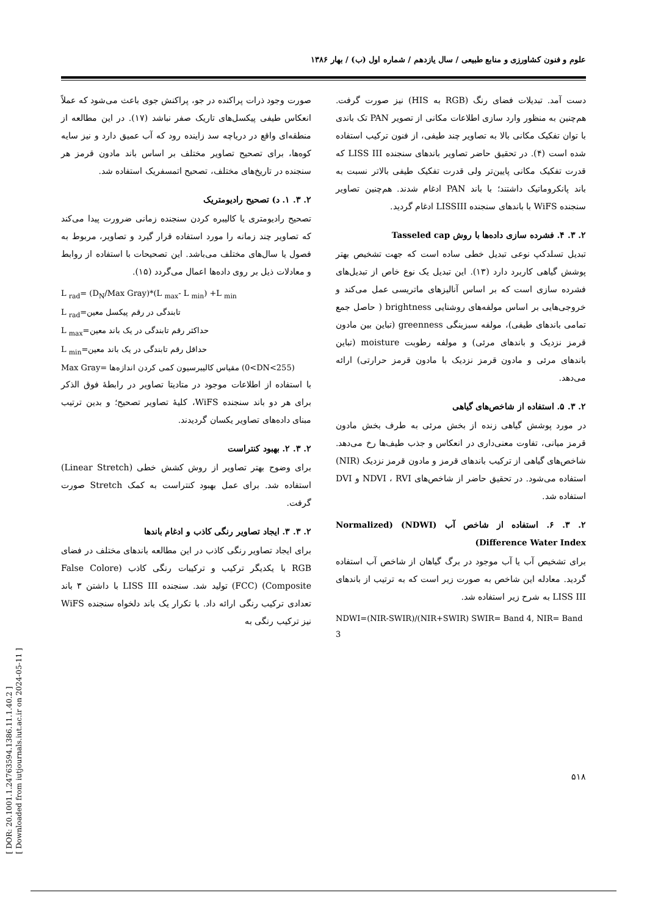علوم و فنون کشاورزی و منابع طبیعی / سال یازدهم / شماره اول (ب) / بهار ۱۳۸۶
صورت وجود ذرات پراکنده در جو، پراکنش جوی باعث می‌شود که عملاً انعکاس طیفی پیکسل‌های تاریک صفر نباشد (۱۷). در این مطالعه از منطقه‌ای واقع در دریاچه سد زاینده رود که آب عمیق دارد و نیز سایه کوه‌ها، برای تصحیح تصاویر مختلف بر اساس باند مادون قرمز هر سنجنده در تاریخ‌های مختلف، تصحیح اتمسفریک استفاده شد.
۲. ۳. ۱. د) تصحیح رادیومتریک
تصحیح رادیومتری یا کالیبره کردن سنجنده زمانی ضرورت پیدا می‌کند که تصاویر چند زمانه را مورد استفاده قرار گیرد و تصاویر، مربوط به فصول یا سال‌های مختلف می‌باشد. این تصحیحات با استفاده از روابط و معادلات ذیل بر روی داده‌ها اعمال می‌گردد (۱۵).
L <sub>rad</sub>= (D<sub>N</sub>/Max Gray)*(L <sub>max</sub>- L <sub>min</sub>) +L <sub>min</sub>
L <sub>rad</sub>=تابندگی در رقم پیکسل معین
L <sub>max</sub>=حداکثر رقم تابندگی در یک باند معین
L <sub>min</sub>=حداقل رقم تابندگی در یک باند معین
Max Gray= مقیاس کالیبرسیون کمی کردن اندازه‌ها (0<DN<255)
با استفاده از اطلاعات موجود در متادیتا تصاویر در رابطهٔ فوق الذکر برای هر دو باند سنجنده WiFS، کلیهٔ تصاویر تصحیح؛ و بدین ترتیب مبنای داده‌های تصاویر یکسان گردیدند.
۲. ۳. ۲. بهبود کنتراست
برای وضوح بهتر تصاویر از روش کشش خطی (Linear Stretch) استفاده شد. برای عمل بهبود کنتراست به کمک Stretch صورت گرفت.
۲. ۳. ۳. ایجاد تصاویر رنگی کاذب و ادغام باندها
برای ایجاد تصاویر رنگی کاذب در این مطالعه باندهای مختلف در فضای RGB با یکدیگر ترکیب و ترکیبات رنگی کاذب (False Colore Composite) (FCC) تولید شد. سنجنده LISS III با داشتن ۳ باند تعدادی ترکیب رنگی ارائه داد. با تکرار یک باند دلخواه سنجنده WiFS نیز ترکیب رنگی به
دست آمد. تبدیلات فضای رنگ (RGB به HIS) نیز صورت گرفت. هم‌چنین به منظور وارد سازی اطلاعات مکانی از تصویر PAN تک باندی با توان تفکیک مکانی بالا به تصاویر چند طیفی، از فنون ترکیب استفاده شده است (۴). در تحقیق حاضر تصاویر باندهای سنجنده LISS III که قدرت تفکیک مکانی پایین‌تر ولی قدرت تفکیک طیفی بالاتر نسبت به باند پانکروماتیک داشتند؛ با باند PAN ادغام شدند. هم‌چنین تصاویر سنجنده WiFS با باندهای سنجنده LISSIII ادغام گردید.
۲. ۳. ۴. فشرده سازی داده‌ها با روش Tasseled cap
تبدیل تسلدکپ نوعی تبدیل خطی ساده است که جهت تشخیص بهتر پوشش گیاهی کاربرد دارد (۱۳). این تبدیل یک نوع خاص از تبدیل‌های فشرده سازی است که بر اساس آنالیزهای ماتریسی عمل می‌کند و خروجی‌هایی بر اساس مولفه‌های روشنایی brightness ( حاصل جمع تمامی باندهای طیفی)، مولفه سبزینگی greenness (تباین بین مادون قرمز نزدیک و باندهای مرئی) و مولفه رطوبت moisture (تباین باندهای مرئی و مادون قرمز نزدیک با مادون قرمز حرارتی) ارائه می‌دهد.
۲. ۳. ۵. استفاده از شاخص‌های گیاهی
در مورد پوشش گیاهی زنده از بخش مرئی به طرف بخش مادون قرمز میانی، تفاوت معنی‌داری در انعکاس و جذب طیف‌ها رخ می‌دهد. شاخص‌های گیاهی از ترکیب باندهای قرمز و مادون قرمز نزدیک (NIR) استفاده می‌شود. در تحقیق حاضر از شاخص‌های NDVI ، RVI و DVI استفاده شد.
۲. ۳. ۶. استفاده از شاخص آب (NDWI) (Normalized Difference Water Index)
برای تشخیص آب یا آب موجود در برگ گیاهان از شاخص آب استفاده گردید. معادله این شاخص به صورت زیر است که به ترتیب از باندهای LISS III به شرح زیر استفاده شد.
NDWI=(NIR-SWIR)/(NIR+SWIR) SWIR= Band 4, NIR= Band 3
۵۱۸
[ DOR: 20.1001.1.24763594.1386.11.1.40.2 ]
[ Downloaded from iutjournals.iut.ac.ir on 2024-05-11 ]